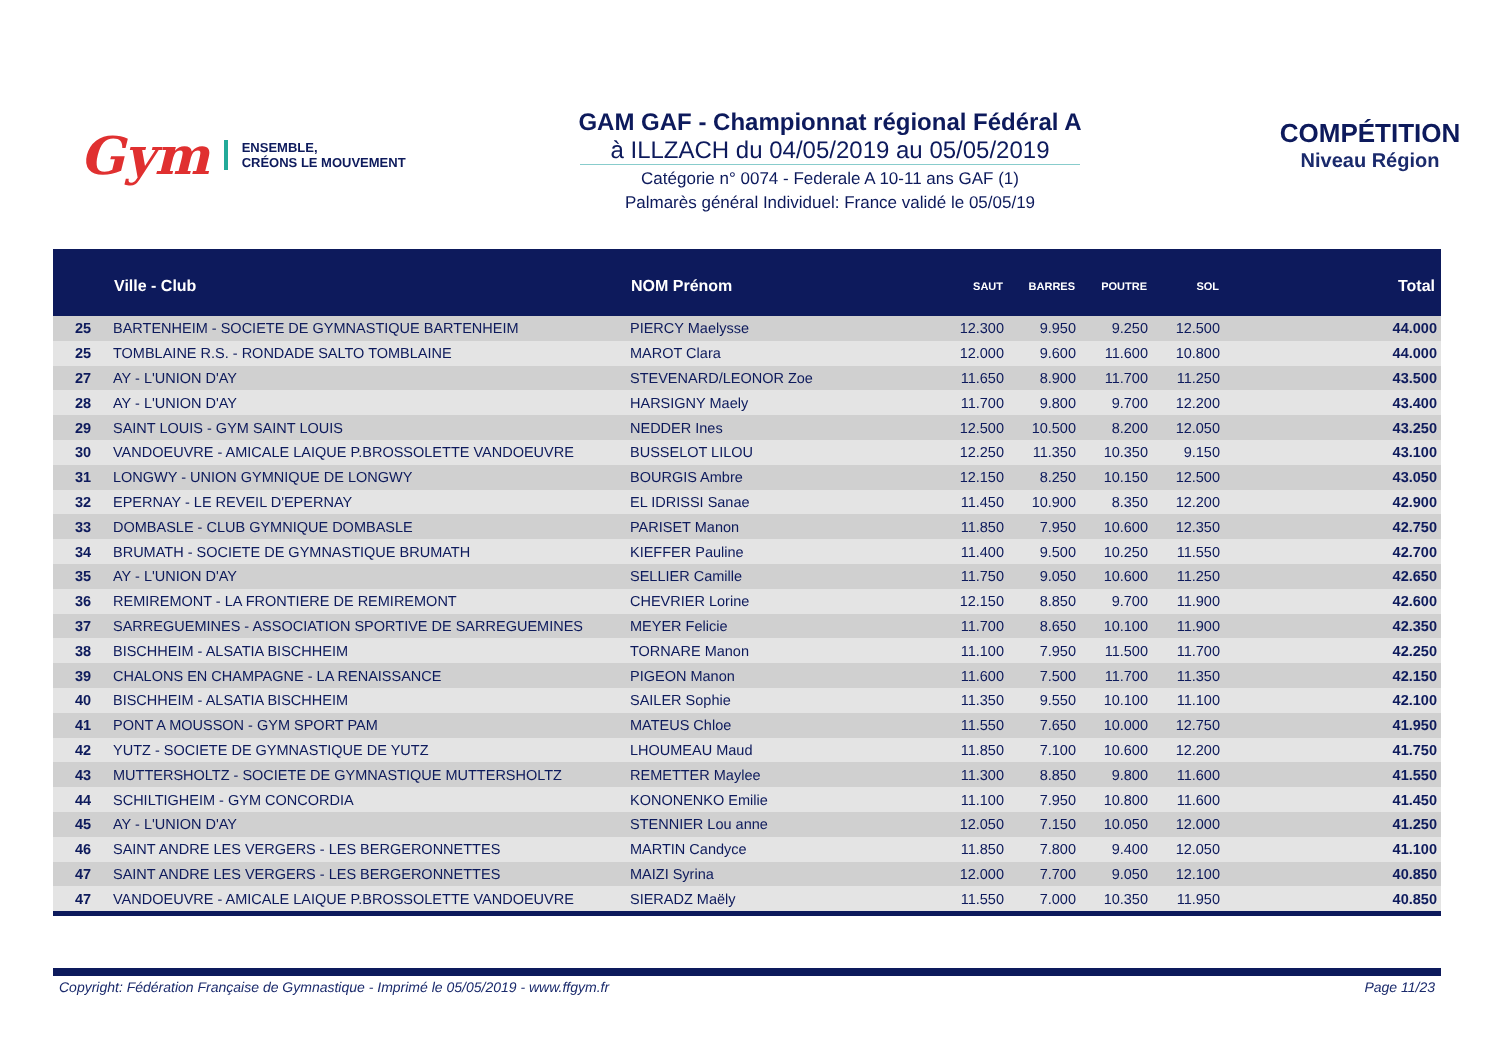Gym
ENSEMBLE,
CRÉONS LE MOUVEMENT
GAM GAF - Championnat régional Fédéral A
à ILLZACH du 04/05/2019 au 05/05/2019
Catégorie n° 0074 - Federale A 10-11 ans GAF (1)
Palmarès général Individuel: France validé le 05/05/19
COMPÉTITION
Niveau Région
| | Ville - Club | NOM Prénom | SAUT | BARRES | POUTRE | SOL | Total |
| --- | --- | --- | --- | --- | --- | --- | --- |
| 25 | BARTENHEIM - SOCIETE DE GYMNASTIQUE BARTENHEIM | PIERCY Maelysse | 12.300 | 9.950 | 9.250 | 12.500 | 44.000 |
| 25 | TOMBLAINE R.S. - RONDADE SALTO TOMBLAINE | MAROT Clara | 12.000 | 9.600 | 11.600 | 10.800 | 44.000 |
| 27 | AY - L'UNION D'AY | STEVENARD/LEONOR Zoe | 11.650 | 8.900 | 11.700 | 11.250 | 43.500 |
| 28 | AY - L'UNION D'AY | HARSIGNY Maely | 11.700 | 9.800 | 9.700 | 12.200 | 43.400 |
| 29 | SAINT LOUIS - GYM SAINT LOUIS | NEDDER Ines | 12.500 | 10.500 | 8.200 | 12.050 | 43.250 |
| 30 | VANDOEUVRE - AMICALE LAIQUE P.BROSSOLETTE VANDOEUVRE | BUSSELOT LILOU | 12.250 | 11.350 | 10.350 | 9.150 | 43.100 |
| 31 | LONGWY - UNION GYMNIQUE DE LONGWY | BOURGIS Ambre | 12.150 | 8.250 | 10.150 | 12.500 | 43.050 |
| 32 | EPERNAY - LE REVEIL D'EPERNAY | EL IDRISSI Sanae | 11.450 | 10.900 | 8.350 | 12.200 | 42.900 |
| 33 | DOMBASLE - CLUB GYMNIQUE DOMBASLE | PARISET Manon | 11.850 | 7.950 | 10.600 | 12.350 | 42.750 |
| 34 | BRUMATH - SOCIETE DE GYMNASTIQUE BRUMATH | KIEFFER Pauline | 11.400 | 9.500 | 10.250 | 11.550 | 42.700 |
| 35 | AY - L'UNION D'AY | SELLIER Camille | 11.750 | 9.050 | 10.600 | 11.250 | 42.650 |
| 36 | REMIREMONT - LA FRONTIERE DE REMIREMONT | CHEVRIER Lorine | 12.150 | 8.850 | 9.700 | 11.900 | 42.600 |
| 37 | SARREGUEMINES - ASSOCIATION SPORTIVE DE SARREGUEMINES | MEYER Felicie | 11.700 | 8.650 | 10.100 | 11.900 | 42.350 |
| 38 | BISCHHEIM - ALSATIA BISCHHEIM | TORNARE Manon | 11.100 | 7.950 | 11.500 | 11.700 | 42.250 |
| 39 | CHALONS EN CHAMPAGNE - LA RENAISSANCE | PIGEON Manon | 11.600 | 7.500 | 11.700 | 11.350 | 42.150 |
| 40 | BISCHHEIM - ALSATIA BISCHHEIM | SAILER Sophie | 11.350 | 9.550 | 10.100 | 11.100 | 42.100 |
| 41 | PONT A MOUSSON - GYM SPORT PAM | MATEUS Chloe | 11.550 | 7.650 | 10.000 | 12.750 | 41.950 |
| 42 | YUTZ - SOCIETE DE GYMNASTIQUE DE YUTZ | LHOUMEAU Maud | 11.850 | 7.100 | 10.600 | 12.200 | 41.750 |
| 43 | MUTTERSHOLTZ - SOCIETE DE GYMNASTIQUE MUTTERSHOLTZ | REMETTER Maylee | 11.300 | 8.850 | 9.800 | 11.600 | 41.550 |
| 44 | SCHILTIGHEIM - GYM CONCORDIA | KONONENKO Emilie | 11.100 | 7.950 | 10.800 | 11.600 | 41.450 |
| 45 | AY - L'UNION D'AY | STENNIER Lou anne | 12.050 | 7.150 | 10.050 | 12.000 | 41.250 |
| 46 | SAINT ANDRE LES VERGERS - LES BERGERONNETTES | MARTIN Candyce | 11.850 | 7.800 | 9.400 | 12.050 | 41.100 |
| 47 | SAINT ANDRE LES VERGERS - LES BERGERONNETTES | MAIZI Syrina | 12.000 | 7.700 | 9.050 | 12.100 | 40.850 |
| 47 | VANDOEUVRE - AMICALE LAIQUE P.BROSSOLETTE VANDOEUVRE | SIERADZ Maëly | 11.550 | 7.000 | 10.350 | 11.950 | 40.850 |
Copyright: Fédération Française de Gymnastique - Imprimé le 05/05/2019 - www.ffgym.fr Page 11/23